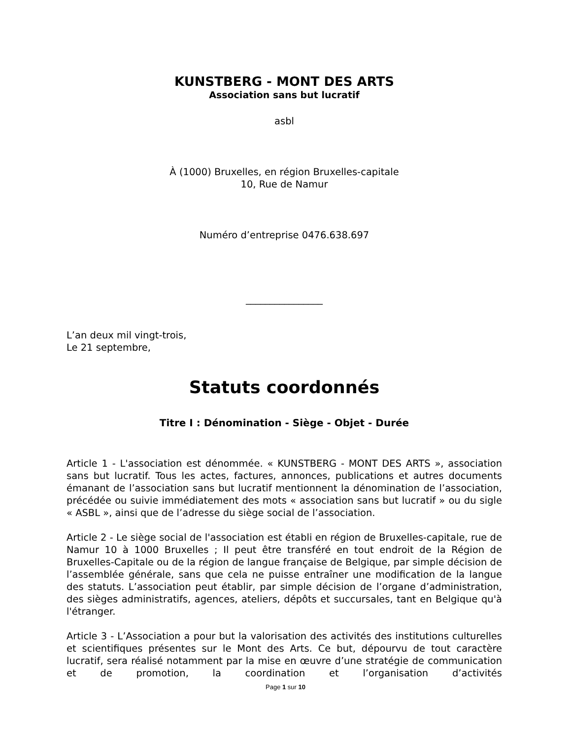KUNSTBERG - MONT DES ARTS
Association sans but lucratif
asbl
À (1000) Bruxelles, en région Bruxelles-capitale
10, Rue de Namur
Numéro d’entreprise 0476.638.697
________________
L’an deux mil vingt-trois,
Le 21 septembre,
Statuts coordonnés
Titre I : Dénomination - Siège - Objet - Durée
Article 1 - L'association est dénommée. « KUNSTBERG - MONT DES ARTS », association sans but lucratif. Tous les actes, factures, annonces, publications et autres documents émanant de l’association sans but lucratif mentionnent la dénomination de l’association, précédée ou suivie immédiatement des mots « association sans but lucratif » ou du sigle « ASBL », ainsi que de l’adresse du siège social de l’association.
Article 2 - Le siège social de l'association est établi en région de Bruxelles-capitale, rue de Namur 10 à 1000 Bruxelles ; Il peut être transféré en tout endroit de la Région de Bruxelles-Capitale ou de la région de langue française de Belgique, par simple décision de l’assemblée générale, sans que cela ne puisse entraîner une modification de la langue des statuts. L’association peut établir, par simple décision de l’organe d’administration, des sièges administratifs, agences, ateliers, dépôts et succursales, tant en Belgique qu'à l'étranger.
Article 3 - L’Association a pour but la valorisation des activités des institutions culturelles et scientifiques présentes sur le Mont des Arts. Ce but, dépourvu de tout caractère lucratif, sera réalisé notamment par la mise en œuvre d’une stratégie de communication et de promotion, la coordination et l’organisation d’activités
Page 1 sur 10